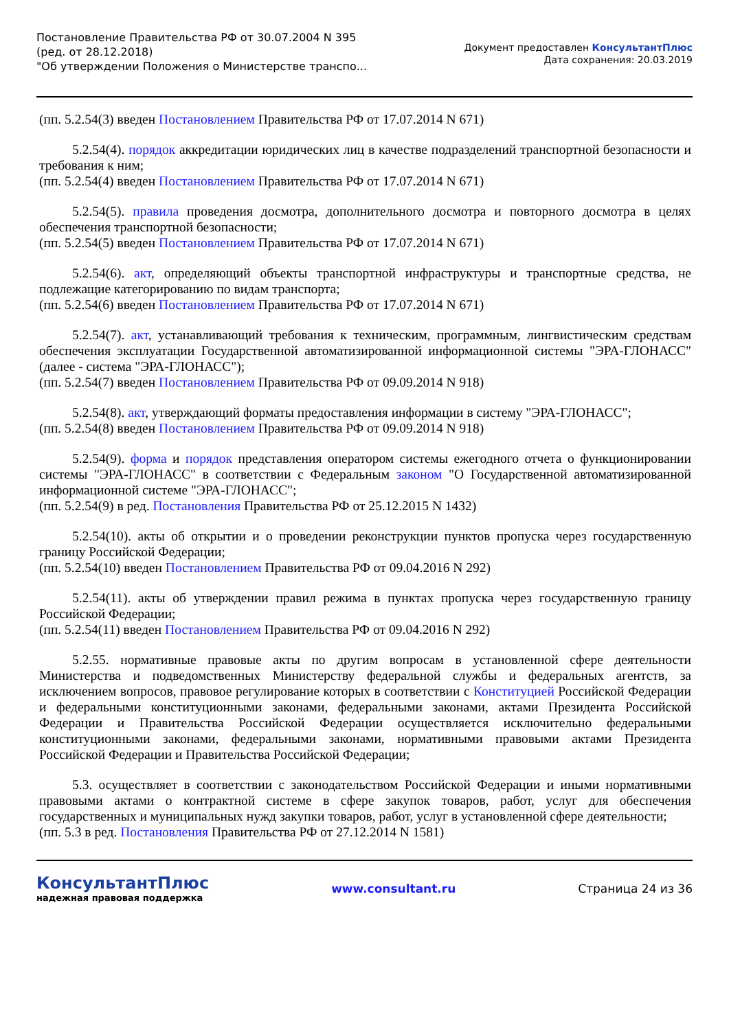Постановление Правительства РФ от 30.07.2004 N 395
(ред. от 28.12.2018)
"Об утверждении Положения о Министерстве транспо...
Документ предоставлен КонсультантПлюс
Дата сохранения: 20.03.2019
(пп. 5.2.54(3) введен Постановлением Правительства РФ от 17.07.2014 N 671)
5.2.54(4). порядок аккредитации юридических лиц в качестве подразделений транспортной безопасности и требования к ним;
(пп. 5.2.54(4) введен Постановлением Правительства РФ от 17.07.2014 N 671)
5.2.54(5). правила проведения досмотра, дополнительного досмотра и повторного досмотра в целях обеспечения транспортной безопасности;
(пп. 5.2.54(5) введен Постановлением Правительства РФ от 17.07.2014 N 671)
5.2.54(6). акт, определяющий объекты транспортной инфраструктуры и транспортные средства, не подлежащие категорированию по видам транспорта;
(пп. 5.2.54(6) введен Постановлением Правительства РФ от 17.07.2014 N 671)
5.2.54(7). акт, устанавливающий требования к техническим, программным, лингвистическим средствам обеспечения эксплуатации Государственной автоматизированной информационной системы "ЭРА-ГЛОНАСС" (далее - система "ЭРА-ГЛОНАСС");
(пп. 5.2.54(7) введен Постановлением Правительства РФ от 09.09.2014 N 918)
5.2.54(8). акт, утверждающий форматы предоставления информации в систему "ЭРА-ГЛОНАСС";
(пп. 5.2.54(8) введен Постановлением Правительства РФ от 09.09.2014 N 918)
5.2.54(9). форма и порядок представления оператором системы ежегодного отчета о функционировании системы "ЭРА-ГЛОНАСС" в соответствии с Федеральным законом "О Государственной автоматизированной информационной системе "ЭРА-ГЛОНАСС";
(пп. 5.2.54(9) в ред. Постановления Правительства РФ от 25.12.2015 N 1432)
5.2.54(10). акты об открытии и о проведении реконструкции пунктов пропуска через государственную границу Российской Федерации;
(пп. 5.2.54(10) введен Постановлением Правительства РФ от 09.04.2016 N 292)
5.2.54(11). акты об утверждении правил режима в пунктах пропуска через государственную границу Российской Федерации;
(пп. 5.2.54(11) введен Постановлением Правительства РФ от 09.04.2016 N 292)
5.2.55. нормативные правовые акты по другим вопросам в установленной сфере деятельности Министерства и подведомственных Министерству федеральной службы и федеральных агентств, за исключением вопросов, правовое регулирование которых в соответствии с Конституцией Российской Федерации и федеральными конституционными законами, федеральными законами, актами Президента Российской Федерации и Правительства Российской Федерации осуществляется исключительно федеральными конституционными законами, федеральными законами, нормативными правовыми актами Президента Российской Федерации и Правительства Российской Федерации;
5.3. осуществляет в соответствии с законодательством Российской Федерации и иными нормативными правовыми актами о контрактной системе в сфере закупок товаров, работ, услуг для обеспечения государственных и муниципальных нужд закупки товаров, работ, услуг в установленной сфере деятельности;
(пп. 5.3 в ред. Постановления Правительства РФ от 27.12.2014 N 1581)
КонсультантПлюс
надежная правовая поддержка
www.consultant.ru Страница 24 из 36